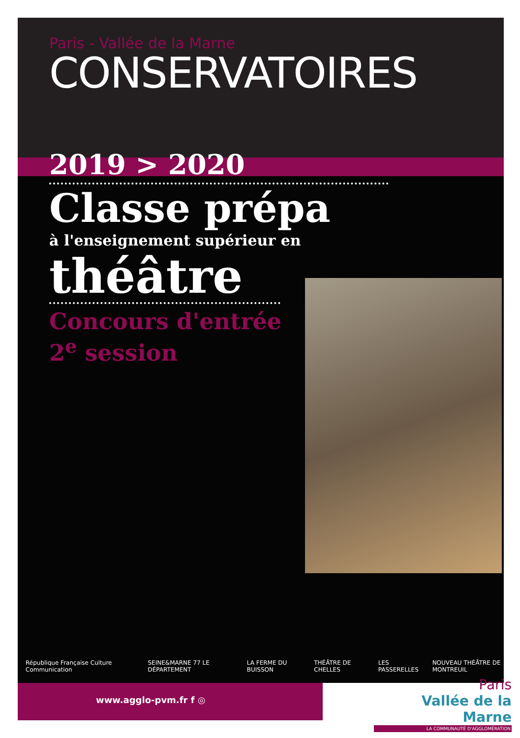Paris - Vallée de la Marne
CONSERVATOIRES
2019 > 2020
Classe prépa
à l'enseignement supérieur en
théâtre
Concours d'entrée
2<sup>e</sup> session
République Française Culture Communication SEINE&MARNE 77 LE DÉPARTEMENT LA FERME DU BUISSON THÉÂTRE DE CHELLES LES PASSERELLES NOUVEAU THÉÂTRE DE MONTREUIL
www.agglo-pvm.fr f ◎
Paris
Vallée de la Marne
LA COMMUNAUTÉ D'AGGLOMÉRATION